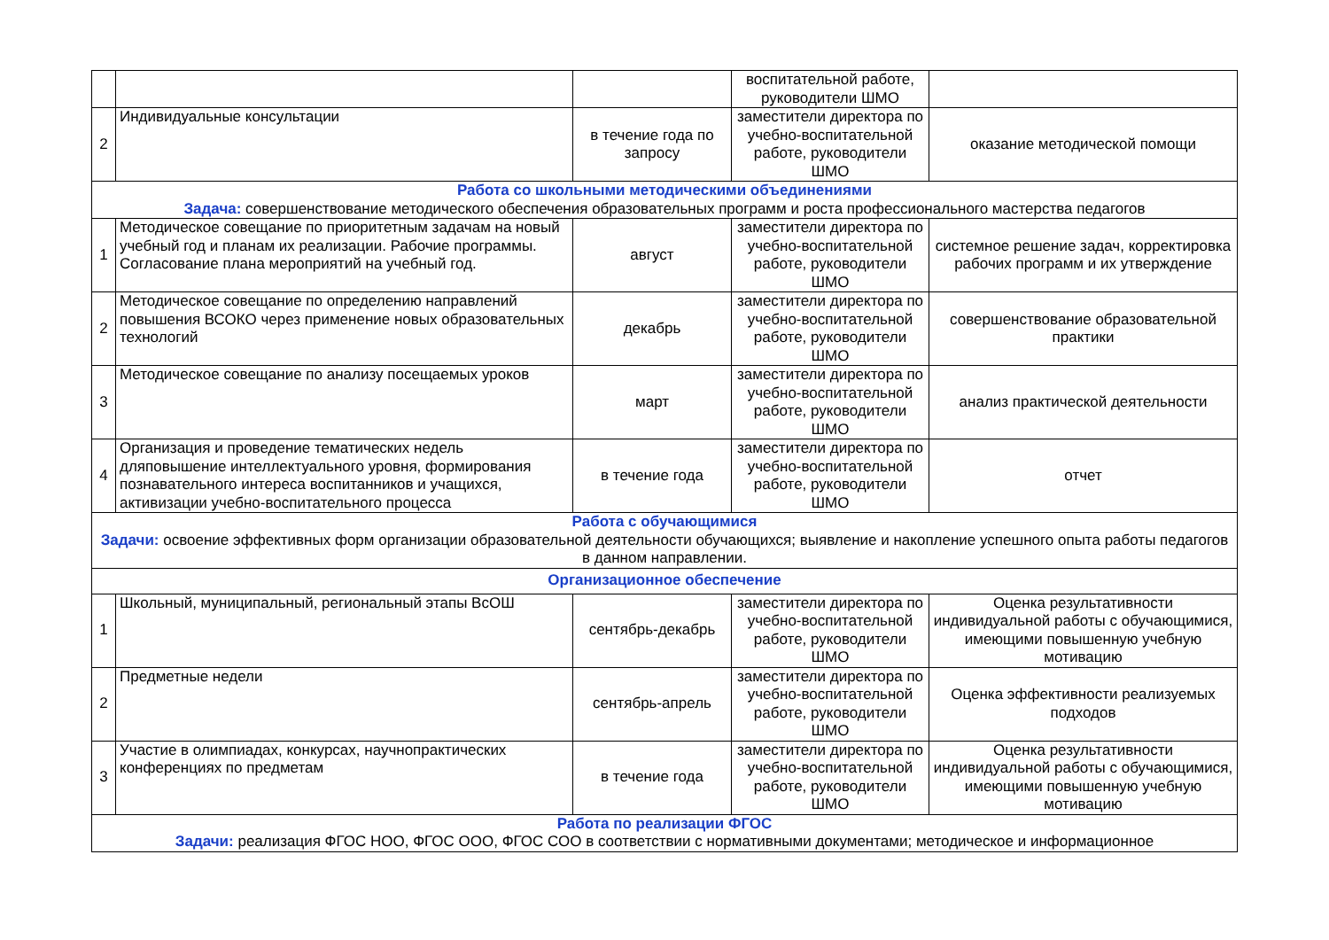| | | | воспитательной работе, руководители ШМО | |
| 2 | Индивидуальные консультации | в течение года по запросу | заместители директора по учебно-воспитательной работе, руководители ШМО | оказание методической помощи |
| Работа со школьными методическими объединениями Задача: совершенствование методического обеспечения образовательных программ и роста профессионального мастерства педагогов | | | | |
| 1 | Методическое совещание по приоритетным задачам на новый учебный год и планам их реализации. Рабочие программы. Согласование плана мероприятий на учебный год. | август | заместители директора по учебно-воспитательной работе, руководители ШМО | системное решение задач, корректировка рабочих программ и их утверждение |
| 2 | Методическое совещание по определению направлений повышения ВСОКО через применение новых образовательных технологий | декабрь | заместители директора по учебно-воспитательной работе, руководители ШМО | совершенствование образовательной практики |
| 3 | Методическое совещание по анализу посещаемых уроков | март | заместители директора по учебно-воспитательной работе, руководители ШМО | анализ практической деятельности |
| 4 | Организация и проведение тематических недель дляповышение интеллектуального уровня, формирования познавательного интереса воспитанников и учащихся, активизации учебно-воспитательного процесса | в течение года | заместители директора по учебно-воспитательной работе, руководители ШМО | отчет |
| Работа с обучающимися Задачи: освоение эффективных форм организации образовательной деятельности обучающихся; выявление и накопление успешного опыта работы педагогов в данном направлении. | | | | |
| Организационное обеспечение | | | | |
| 1 | Школьный, муниципальный, региональный этапы ВсОШ | сентябрь-декабрь | заместители директора по учебно-воспитательной работе, руководители ШМО | Оценка результативности индивидуальной работы с обучающимися, имеющими повышенную учебную мотивацию |
| 2 | Предметные недели | сентябрь-апрель | заместители директора по учебно-воспитательной работе, руководители ШМО | Оценка эффективности реализуемых подходов |
| 3 | Участие в олимпиадах, конкурсах, научнопрактических конференциях по предметам | в течение года | заместители директора по учебно-воспитательной работе, руководители ШМО | Оценка результативности индивидуальной работы с обучающимися, имеющими повышенную учебную мотивацию |
| Работа по реализации ФГОС Задачи: реализация ФГОС НОО, ФГОС ООО, ФГОС СОО в соответствии с нормативными документами; методическое и информационное | | | | |